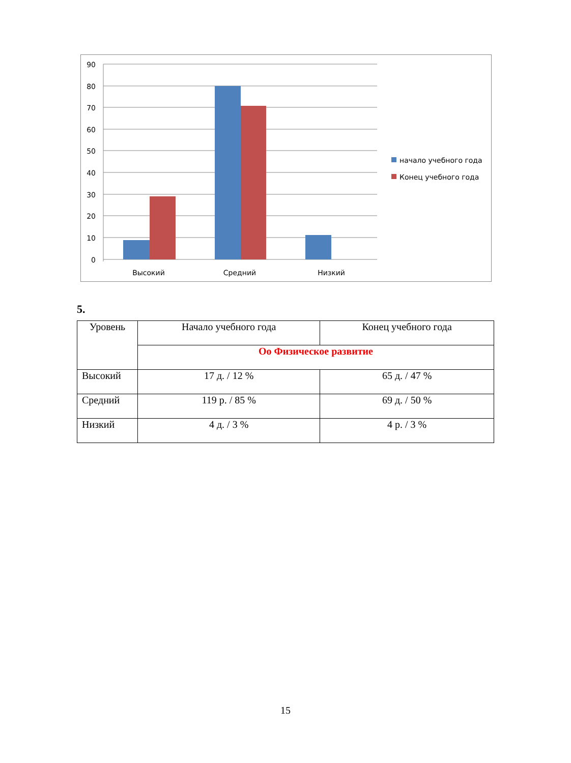90
80
70
60
50
40
30
20
10
0
Высокий
Средний
Низкий
начало учебного года
Конец учебного года
5.
| Уровень | Начало учебного года | Конец учебного года |
| | Оо Физическое развитие | |
| Высокий | 17 д. / 12 % | 65 д. / 47 % |
| Средний | 119 р. / 85 % | 69 д. / 50 % |
| Низкий | 4 д. / 3 % | 4 р. / 3 % |
15